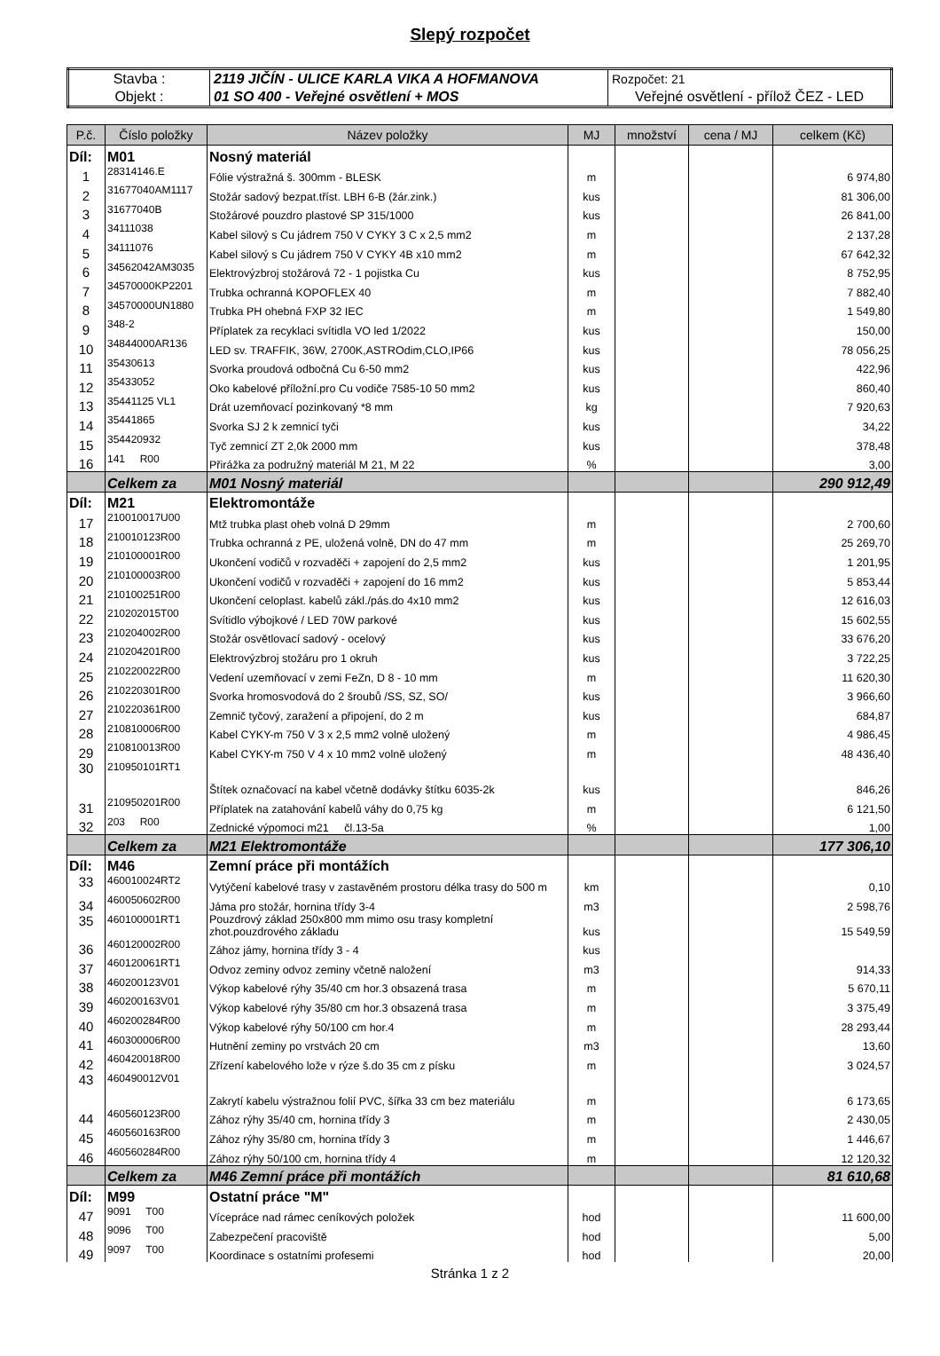Slepý rozpočet
| Stavba : | 2119 JIČÍN - ULICE KARLA VIKA A HOFMANOVA | Rozpočet: 21 |
| Objekt : | 01 SO 400 - Veřejné osvětlení + MOS | Veřejné osvětlení - přílož ČEZ - LED |
| P.č. | Číslo položky | Název položky | MJ | množství | cena / MJ | celkem (Kč) |
| --- | --- | --- | --- | --- | --- | --- |
| Díl: | M01 | Nosný materiál | | | | |
| 1 | 28314146.E | Fólie výstražná š. 300mm - BLESK | m | | | 6 974,80 |
| 2 | 31677040AM1117 | Stožár sadový bezpat.tříst. LBH 6-B (žár.zink.) | kus | | | 81 306,00 |
| 3 | 31677040B | Stožárové pouzdro plastové SP 315/1000 | kus | | | 26 841,00 |
| 4 | 34111038 | Kabel silový s Cu jádrem 750 V CYKY 3 C x 2,5 mm2 | m | | | 2 137,28 |
| 5 | 34111076 | Kabel silový s Cu jádrem 750 V CYKY 4B x10 mm2 | m | | | 67 642,32 |
| 6 | 34562042AM3035 | Elektrovýzbroj stožárová 72 - 1 pojistka Cu | kus | | | 8 752,95 |
| 7 | 34570000KP2201 | Trubka ochranná KOPOFLEX 40 | m | | | 7 882,40 |
| 8 | 34570000UN1880 | Trubka PH ohebná FXP 32 IEC | m | | | 1 549,80 |
| 9 | 348-2 | Příplatek za recyklaci svítidla VO led 1/2022 | kus | | | 150,00 |
| 10 | 34844000AR136 | LED sv. TRAFFIK, 36W, 2700K,ASTROdim,CLO,IP66 | kus | | | 78 056,25 |
| 11 | 35430613 | Svorka proudová odbočná Cu 6-50 mm2 | kus | | | 422,96 |
| 12 | 35433052 | Oko kabelové příložní.pro Cu vodiče 7585-10 50 mm2 | kus | | | 860,40 |
| 13 | 35441125 VL1 | Drát uzemňovací pozinkovaný *8 mm | kg | | | 7 920,63 |
| 14 | 35441865 | Svorka SJ 2 k zemnicí tyči | kus | | | 34,22 |
| 15 | 354420932 | Tyč zemnicí ZT 2,0k 2000 mm | kus | | | 378,48 |
| 16 | 141 R00 | Přirážka za podružný materiál M 21, M 22 | % | | | 3,00 |
| | Celkem za | M01 Nosný materiál | | | | 290 912,49 |
| Díl: | M21 | Elektromontáže | | | | |
| 17 | 210010017U00 | Mtž trubka plast oheb volná D 29mm | m | | | 2 700,60 |
| 18 | 210010123R00 | Trubka ochranná z PE, uložená volně, DN do 47 mm | m | | | 25 269,70 |
| 19 | 210100001R00 | Ukončení vodičů v rozvaděči + zapojení do 2,5 mm2 | kus | | | 1 201,95 |
| 20 | 210100003R00 | Ukončení vodičů v rozvaděči + zapojení do 16 mm2 | kus | | | 5 853,44 |
| 21 | 210100251R00 | Ukončení celoplast. kabelů zákl./pás.do 4x10 mm2 | kus | | | 12 616,03 |
| 22 | 210202015T00 | Svítidlo výbojkové / LED 70W parkové | kus | | | 15 602,55 |
| 23 | 210204002R00 | Stožár osvětlovací sadový - ocelový | kus | | | 33 676,20 |
| 24 | 210204201R00 | Elektrovýzbroj stožáru pro 1 okruh | kus | | | 3 722,25 |
| 25 | 210220022R00 | Vedení uzemňovací v zemi FeZn, D 8 - 10 mm | m | | | 11 620,30 |
| 26 | 210220301R00 | Svorka hromosvodová do 2 šroubů /SS, SZ, SO/ | kus | | | 3 966,60 |
| 27 | 210220361R00 | Zemnič tyčový, zaražení a připojení, do 2 m | kus | | | 684,87 |
| 28 | 210810006R00 | Kabel CYKY-m 750 V 3 x 2,5 mm2 volně uložený | m | | | 4 986,45 |
| 29 | 210810013R00 | Kabel CYKY-m 750 V 4 x 10 mm2 volně uložený | m | | | 48 436,40 |
| 30 | 210950101RT1 | Štítek označovací na kabel včetně dodávky štítku 6035-2k | kus | | | 846,26 |
| 31 | 210950201R00 | Příplatek na zatahování kabelů váhy do 0,75 kg | m | | | 6 121,50 |
| 32 | 203 R00 | Zednické výpomoci m21 čl.13-5a | % | | | 1,00 |
| | Celkem za | M21 Elektromontáže | | | | 177 306,10 |
| Díl: | M46 | Zemní práce při montážích | | | | |
| 33 | 460010024RT2 | Vytýčení kabelové trasy v zastavěném prostoru délka trasy do 500 m | km | | | 0,10 |
| 34 | 460050602R00 | Jáma pro stožár, hornina třídy 3-4 | m3 | | | 2 598,76 |
| 35 | 460100001RT1 | Pouzdrový základ 250x800 mm mimo osu trasy kompletní zhot.pouzdrového základu | kus | | | 15 549,59 |
| 36 | 460120002R00 | Zához jámy, hornina třídy 3 - 4 | kus | | | |
| 37 | 460120061RT1 | Odvoz zeminy odvoz zeminy včetně naložení | m3 | | | 914,33 |
| 38 | 460200123V01 | Výkop kabelové rýhy 35/40 cm hor.3 obsazená trasa | m | | | 5 670,11 |
| 39 | 460200163V01 | Výkop kabelové rýhy 35/80 cm hor.3 obsazená trasa | m | | | 3 375,49 |
| 40 | 460200284R00 | Výkop kabelové rýhy 50/100 cm hor.4 | m | | | 28 293,44 |
| 41 | 460300006R00 | Hutnění zeminy po vrstvách 20 cm | m3 | | | 13,60 |
| 42 | 460420018R00 | Zřízení kabelového lože v rýze š.do 35 cm z písku | m | | | 3 024,57 |
| 43 | 460490012V01 | Zakrytí kabelu výstražnou folií PVC, šířka 33 cm bez materiálu | m | | | 6 173,65 |
| 44 | 460560123R00 | Zához rýhy 35/40 cm, hornina třídy 3 | m | | | 2 430,05 |
| 45 | 460560163R00 | Zához rýhy 35/80 cm, hornina třídy 3 | m | | | 1 446,67 |
| 46 | 460560284R00 | Zához rýhy 50/100 cm, hornina třídy 4 | m | | | 12 120,32 |
| | Celkem za | M46 Zemní práce při montážích | | | | 81 610,68 |
| Díl: | M99 | Ostatní práce "M" | | | | |
| 47 | 9091 T00 | Vícepráce nad rámec ceníkových položek | hod | | | 11 600,00 |
| 48 | 9096 T00 | Zabezpečení pracoviště | hod | | | 5,00 |
| 49 | 9097 T00 | Koordinace s ostatními profesemi | hod | | | 20,00 |
Stránka 1 z 2